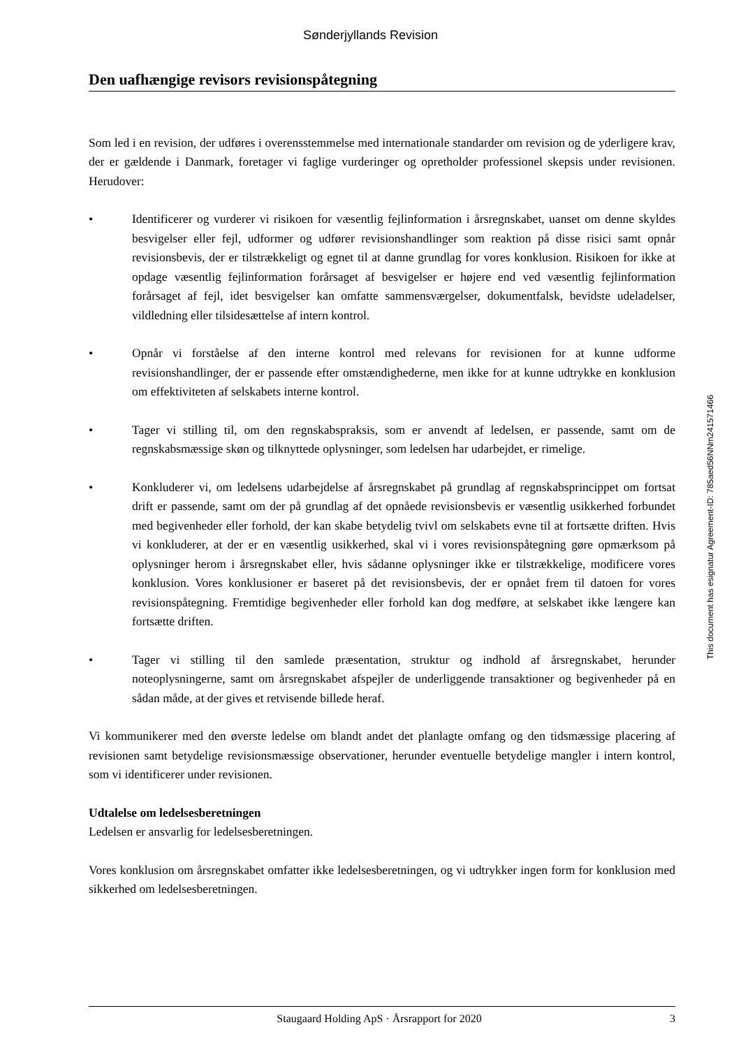Sønderjyllands Revision
Den uafhængige revisors revisionspåtegning
Som led i en revision, der udføres i overensstemmelse med internationale standarder om revision og de yderligere krav, der er gældende i Danmark, foretager vi faglige vurderinger og opretholder professionel skepsis under revisionen. Herudover:
• Identificerer og vurderer vi risikoen for væsentlig fejlinformation i årsregnskabet, uanset om denne skyldes besvigelser eller fejl, udformer og udfører revisionshandlinger som reaktion på disse risici samt opnår revisionsbevis, der er tilstrækkeligt og egnet til at danne grundlag for vores konklusion. Risikoen for ikke at opdage væsentlig fejlinformation forårsaget af besvigelser er højere end ved væsentlig fejlinformation forårsaget af fejl, idet besvigelser kan omfatte sammensværgelser, dokumentfalsk, bevidste udeladelser, vildledning eller tilsidesættelse af intern kontrol.
• Opnår vi forståelse af den interne kontrol med relevans for revisionen for at kunne udforme revisionshandlinger, der er passende efter omstændighederne, men ikke for at kunne udtrykke en konklusion om effektiviteten af selskabets interne kontrol.
• Tager vi stilling til, om den regnskabspraksis, som er anvendt af ledelsen, er passende, samt om de regnskabsmæssige skøn og tilknyttede oplysninger, som ledelsen har udarbejdet, er rimelige.
• Konkluderer vi, om ledelsens udarbejdelse af årsregnskabet på grundlag af regnskabsprincippet om fortsat drift er passende, samt om der på grundlag af det opnåede revisionsbevis er væsentlig usikkerhed forbundet med begivenheder eller forhold, der kan skabe betydelig tvivl om selskabets evne til at fortsætte driften. Hvis vi konkluderer, at der er en væsentlig usikkerhed, skal vi i vores revisionspåtegning gøre opmærksom på oplysninger herom i årsregnskabet eller, hvis sådanne oplysninger ikke er tilstrækkelige, modificere vores konklusion. Vores konklusioner er baseret på det revisionsbevis, der er opnået frem til datoen for vores revisionspåtegning. Fremtidige begivenheder eller forhold kan dog medføre, at selskabet ikke længere kan fortsætte driften.
• Tager vi stilling til den samlede præsentation, struktur og indhold af årsregnskabet, herunder noteoplysningerne, samt om årsregnskabet afspejler de underliggende transaktioner og begivenheder på en sådan måde, at der gives et retvisende billede heraf.
Vi kommunikerer med den øverste ledelse om blandt andet det planlagte omfang og den tidsmæssige placering af revisionen samt betydelige revisionsmæssige observationer, herunder eventuelle betydelige mangler i intern kontrol, som vi identificerer under revisionen.
Udtalelse om ledelsesberetningen
Ledelsen er ansvarlig for ledelsesberetningen.
Vores konklusion om årsregnskabet omfatter ikke ledelsesberetningen, og vi udtrykker ingen form for konklusion med sikkerhed om ledelsesberetningen.
This document has esignatur Agreement-ID: 785aed56NNm241571466
Staugaard Holding ApS · Årsrapport for 2020 3